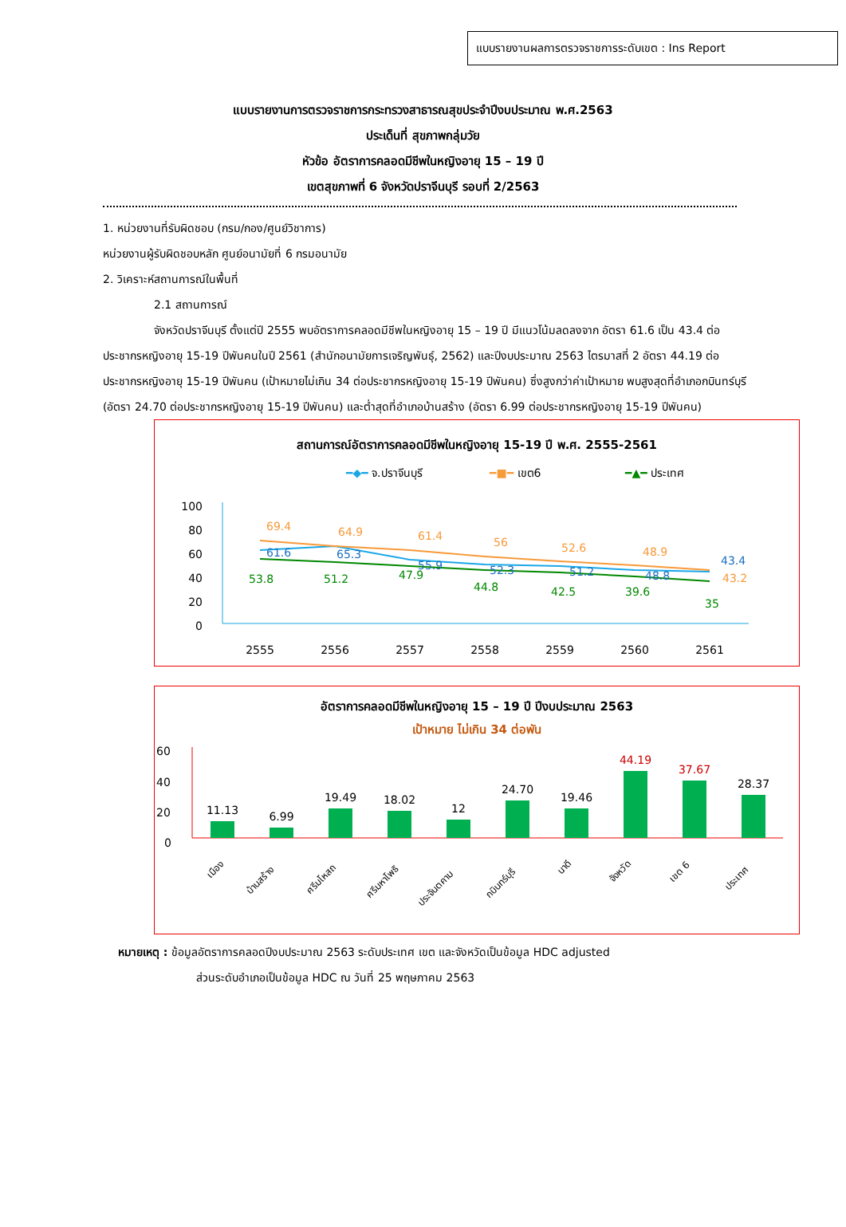แบบรายงานผลการตรวจราชการระดับเขต : Ins Report
แบบรายงานการตรวจราชการกระทรวงสาธารณสุขประจำปีงบประมาณ พ.ศ.2563
ประเด็นที่ สุขภาพกลุ่มวัย
หัวข้อ อัตราการคลอดมีชีพในหญิงอายุ 15 – 19 ปี
เขตสุขภาพที่ 6 จังหวัดปราจีนบุรี รอบที่ 2/2563
1. หน่วยงานที่รับผิดชอบ (กรม/กอง/ศูนย์วิชาการ)
หน่วยงานผู้รับผิดชอบหลัก ศูนย์อนามัยที่ 6 กรมอนามัย
2. วิเคราะห์สถานการณ์ในพื้นที่
2.1 สถานการณ์
จังหวัดปราจีนบุรี ตั้งแต่ปี 2555 พบอัตราการคลอดมีชีพในหญิงอายุ 15 – 19 ปี มีแนวโน้มลดลงจาก อัตรา 61.6 เป็น 43.4 ต่อประชากรหญิงอายุ 15-19 ปีพันคนในปี 2561 (สำนักอนามัยการเจริญพันธุ์, 2562) และปีงบประมาณ 2563 ไตรมาสที่ 2 อัตรา 44.19 ต่อประชากรหญิงอายุ 15-19 ปีพันคน (เป้าหมายไม่เกิน 34 ต่อประชากรหญิงอายุ 15-19 ปีพันคน) ซึ่งสูงกว่าค่าเป้าหมาย พบสูงสุดที่อำเภอกบินทร์บุรี (อัตรา 24.70 ต่อประชากรหญิงอายุ 15-19 ปีพันคน) และต่ำสุดที่อำเภอบ้านสร้าง (อัตรา 6.99 ต่อประชากรหญิงอายุ 15-19 ปีพันคน)
สถานการณ์อัตราการคลอดมีชีพในหญิงอายุ 15-19 ปี พ.ศ. 2555-2561
━◆━ จ.ปราจีนบุรี
━■━ เขต6
━▲━ ประเทศ
100
80
60
40
20
0
69.4
64.9
61.4
56
52.6
48.9
43.2
61.6
65.3
55.9
52.3
51.2
48.8
43.4
53.8
51.2
47.9
44.8
42.5
39.6
35
2555
2556
2557
2558
2559
2560
2561
อัตราการคลอดมีชีพในหญิงอายุ 15 – 19 ปี ปีงบประมาณ 2563
เป้าหมาย ไม่เกิน 34 ต่อพัน
60
40
20
0
11.13
6.99
19.49
18.02
12
24.70
19.46
44.19
37.67
28.37
เมือง
บ้านสร้าง
ศรีมโหสถ
ศรีมหาโพธิ
ประจันตคาม
กบินทร์บุรี
นาดี
จังหวัด
เขต 6
ประเทศ
หมายเหตุ : ข้อมูลอัตราการคลอดปีงบประมาณ 2563 ระดับประเทศ เขต และจังหวัดเป็นข้อมูล HDC adjusted
ส่วนระดับอำเภอเป็นข้อมูล HDC ณ วันที่ 25 พฤษภาคม 2563